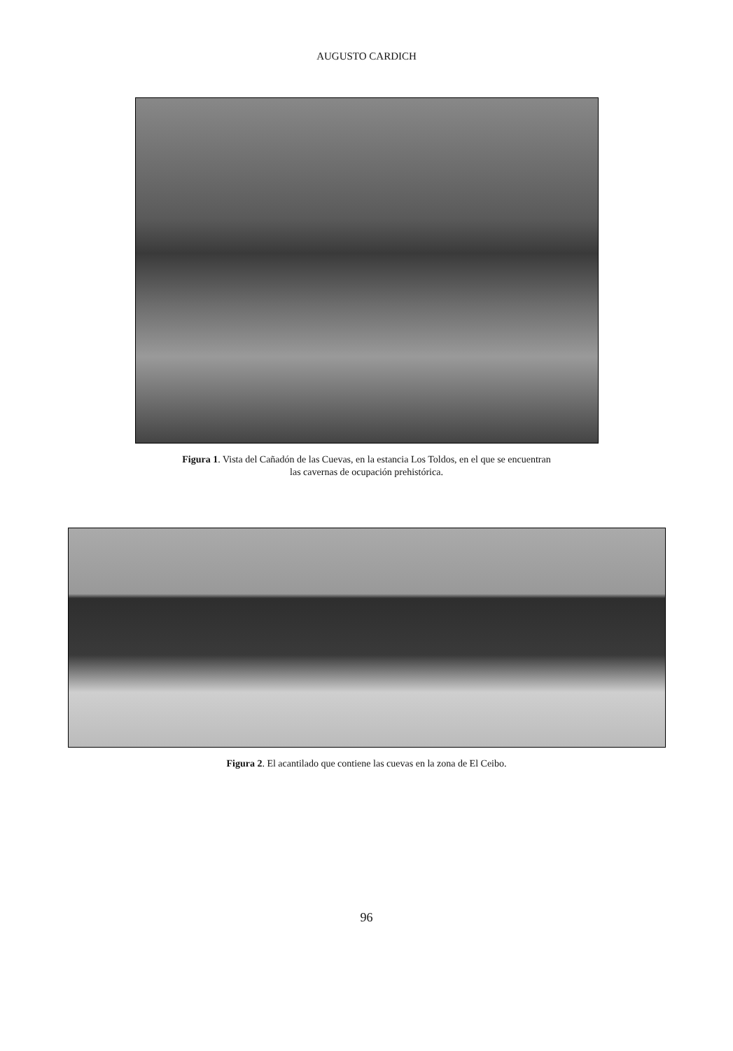AUGUSTO CARDICH
Figura 1. Vista del Cañadón de las Cuevas, en la estancia Los Toldos, en el que se encuentran
las cavernas de ocupación prehistórica.
Figura 2. El acantilado que contiene las cuevas en la zona de El Ceibo.
96